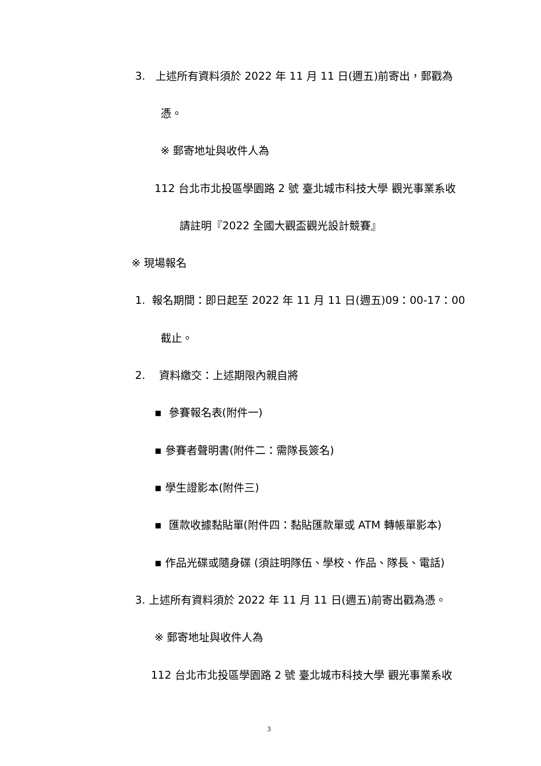3. 上述所有資料須於 2022 年 11 月 11 日(週五)前寄出，郵戳為
憑。
※ 郵寄地址與收件人為
112 台北市北投區學園路 2 號 臺北城市科技大學 觀光事業系收
請註明『2022 全國大觀盃觀光設計競賽』
※ 現場報名
1. 報名期間：即日起至 2022 年 11 月 11 日(週五)09：00-17：00
截止。
2. 資料繳交：上述期限內親自將
▪ 參賽報名表(附件一)
▪ 參賽者聲明書(附件二：需隊長簽名)
▪ 學生證影本(附件三)
▪ 匯款收據黏貼單(附件四：黏貼匯款單或 ATM 轉帳單影本)
▪ 作品光碟或隨身碟 (須註明隊伍、學校、作品、隊長、電話)
3. 上述所有資料須於 2022 年 11 月 11 日(週五)前寄出戳為憑。
※ 郵寄地址與收件人為
112 台北市北投區學園路 2 號 臺北城市科技大學 觀光事業系收
3